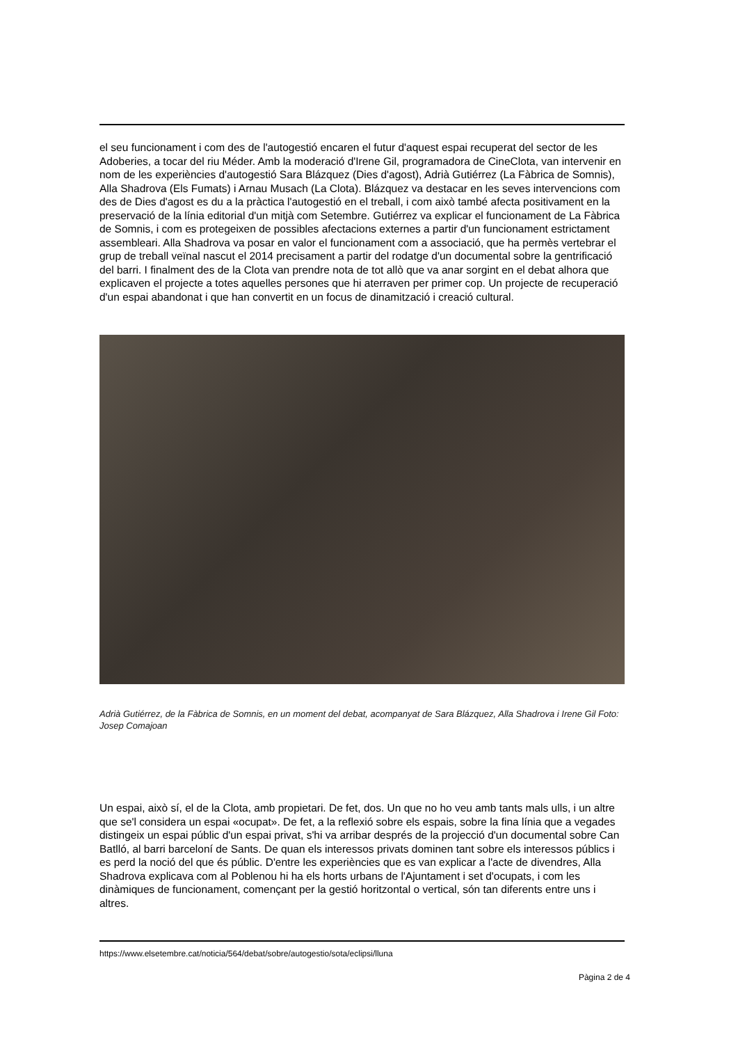el seu funcionament i com des de l'autogestió encaren el futur d'aquest espai recuperat del sector de les Adoberies, a tocar del riu Méder. Amb la moderació d'Irene Gil, programadora de CineClota, van intervenir en nom de les experiències d'autogestió Sara Blázquez (Dies d'agost), Adrià Gutiérrez (La Fàbrica de Somnis), Alla Shadrova (Els Fumats) i Arnau Musach (La Clota). Blázquez va destacar en les seves intervencions com des de Dies d'agost es du a la pràctica l'autogestió en el treball, i com això també afecta positivament en la preservació de la línia editorial d'un mitjà com Setembre. Gutiérrez va explicar el funcionament de La Fàbrica de Somnis, i com es protegeixen de possibles afectacions externes a partir d'un funcionament estrictament assembleari. Alla Shadrova va posar en valor el funcionament com a associació, que ha permès vertebrar el grup de treball veïnal nascut el 2014 precisament a partir del rodatge d'un documental sobre la gentrificació del barri. I finalment des de la Clota van prendre nota de tot allò que va anar sorgint en el debat alhora que explicaven el projecte a totes aquelles persones que hi aterraven per primer cop. Un projecte de recuperació d'un espai abandonat i que han convertit en un focus de dinamització i creació cultural.
Adrià Gutiérrez, de la Fàbrica de Somnis, en un moment del debat, acompanyat de Sara Blázquez, Alla Shadrova i Irene Gil Foto: Josep Comajoan
Un espai, això sí, el de la Clota, amb propietari. De fet, dos. Un que no ho veu amb tants mals ulls, i un altre que se'l considera un espai «ocupat». De fet, a la reflexió sobre els espais, sobre la fina línia que a vegades distingeix un espai públic d'un espai privat, s'hi va arribar després de la projecció d'un documental sobre Can Batlló, al barri barceloní de Sants. De quan els interessos privats dominen tant sobre els interessos públics i es perd la noció del que és públic. D'entre les experiències que es van explicar a l'acte de divendres, Alla Shadrova explicava com al Poblenou hi ha els horts urbans de l'Ajuntament i set d'ocupats, i com les dinàmiques de funcionament, començant per la gestió horitzontal o vertical, són tan diferents entre uns i altres.
https://www.elsetembre.cat/noticia/564/debat/sobre/autogestio/sota/eclipsi/lluna
Pàgina 2 de 4